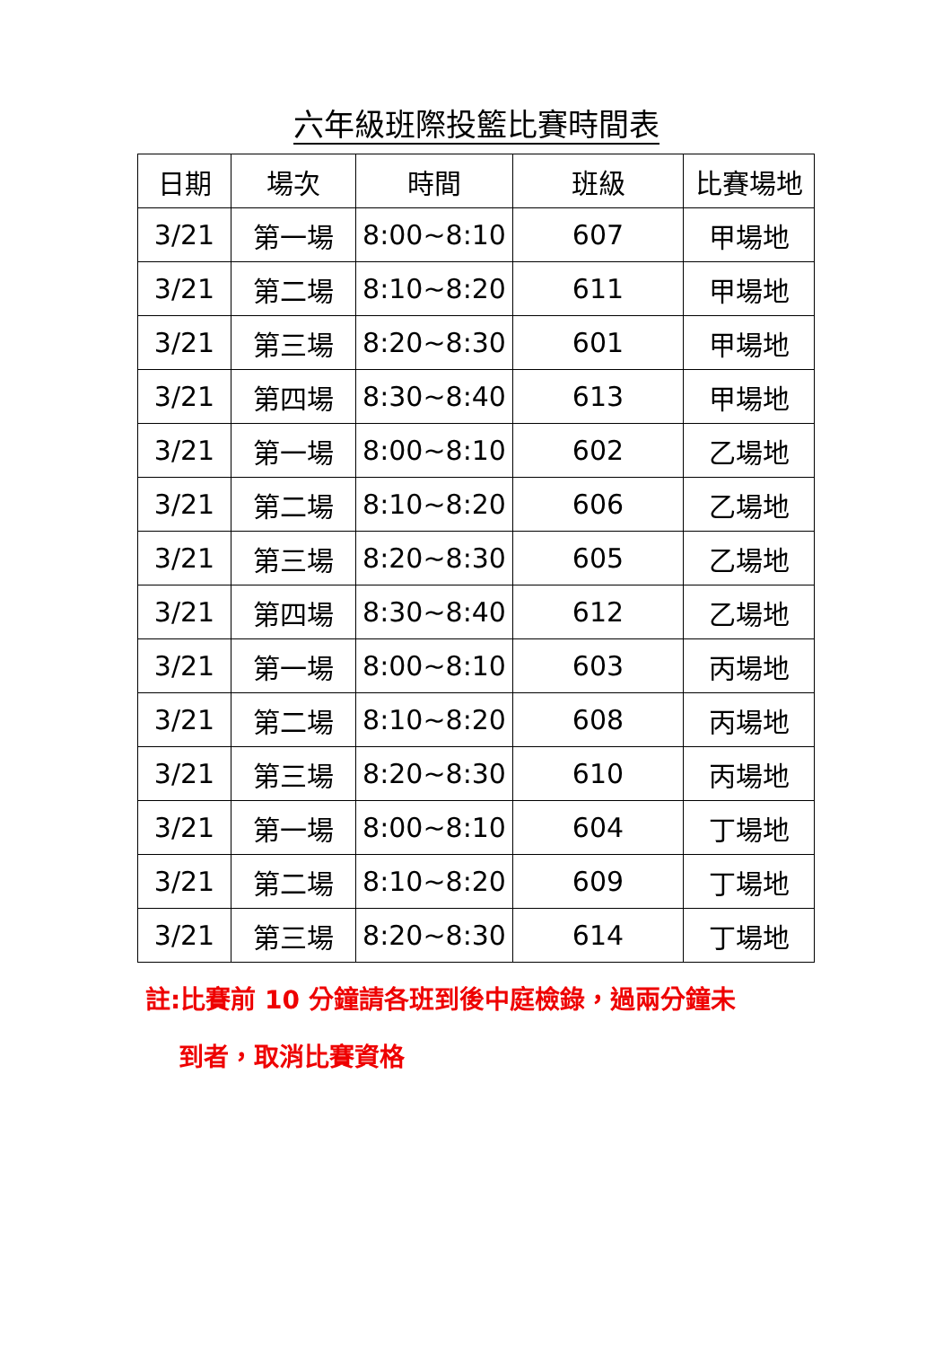六年級班際投籃比賽時間表
| 日期 | 場次 | 時間 | 班級 | 比賽場地 |
| --- | --- | --- | --- | --- |
| 3/21 | 第一場 | 8:00~8:10 | 607 | 甲場地 |
| 3/21 | 第二場 | 8:10~8:20 | 611 | 甲場地 |
| 3/21 | 第三場 | 8:20~8:30 | 601 | 甲場地 |
| 3/21 | 第四場 | 8:30~8:40 | 613 | 甲場地 |
| 3/21 | 第一場 | 8:00~8:10 | 602 | 乙場地 |
| 3/21 | 第二場 | 8:10~8:20 | 606 | 乙場地 |
| 3/21 | 第三場 | 8:20~8:30 | 605 | 乙場地 |
| 3/21 | 第四場 | 8:30~8:40 | 612 | 乙場地 |
| 3/21 | 第一場 | 8:00~8:10 | 603 | 丙場地 |
| 3/21 | 第二場 | 8:10~8:20 | 608 | 丙場地 |
| 3/21 | 第三場 | 8:20~8:30 | 610 | 丙場地 |
| 3/21 | 第一場 | 8:00~8:10 | 604 | 丁場地 |
| 3/21 | 第二場 | 8:10~8:20 | 609 | 丁場地 |
| 3/21 | 第三場 | 8:20~8:30 | 614 | 丁場地 |
註:比賽前 10 分鐘請各班到後中庭檢錄，過兩分鐘未
到者，取消比賽資格